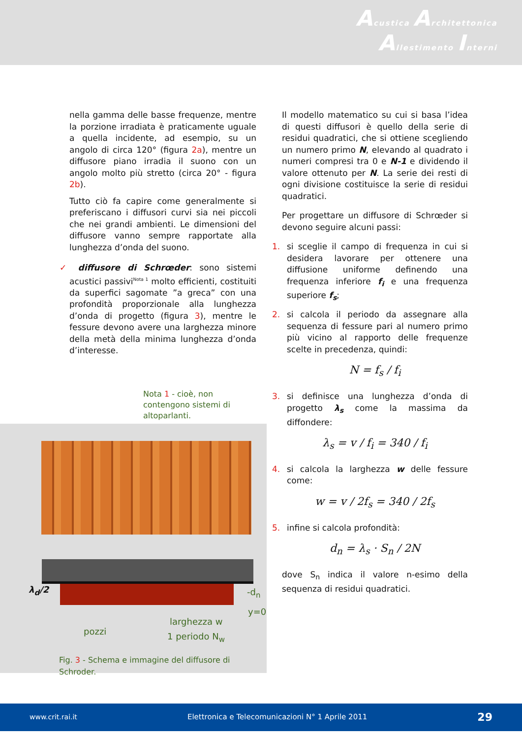Acustica Architettonica
Allestimento Interni
nella gamma delle basse frequenze, mentre la porzione irradiata è praticamente uguale a quella incidente, ad esempio, su un angolo di circa 120° (figura 2a), mentre un diffusore piano irradia il suono con un angolo molto più stretto (circa 20° - figura 2b).
Tutto ciò fa capire come generalmente si preferiscano i diffusori curvi sia nei piccoli che nei grandi ambienti. Le dimensioni del diffusore vanno sempre rapportate alla lunghezza d’onda del suono.
✓ diffusore di Schrœder: sono sistemi acustici passivi<sup>Nota 1</sup> molto efficienti, costituiti da superfici sagomate ”a greca” con una profondità proporzionale alla lunghezza d’onda di progetto (figura 3), mentre le fessure devono avere una larghezza minore della metà della minima lunghezza d’onda d’interesse.
Nota 1 - cioè, non contengono sistemi di altoparlanti.
Il modello matematico su cui si basa l’idea di questi diffusori è quello della serie di residui quadratici, che si ottiene scegliendo un numero primo N, elevando al quadrato i numeri compresi tra 0 e N-1 e dividendo il valore ottenuto per N. La serie dei resti di ogni divisione costituisce la serie di residui quadratici.
Per progettare un diffusore di Schrœder si devono seguire alcuni passi:
1. si sceglie il campo di frequenza in cui si desidera lavorare per ottenere una diffusione uniforme definendo una frequenza inferiore f<sub>i</sub> e una frequenza superiore f<sub>s</sub>;
2. si calcola il periodo da assegnare alla sequenza di fessure pari al numero primo più vicino al rapporto delle frequenze scelte in precedenza, quindi:
N = f<sub>s</sub> / f<sub>i</sub>
3. si definisce una lunghezza d’onda di progetto λ<sub>s</sub> come la massima da diffondere:
λ<sub>s</sub> = v / f<sub>i</sub> = 340 / f<sub>i</sub>
4. si calcola la larghezza w delle fessure come:
w = v / 2f<sub>s</sub> = 340 / 2f<sub>s</sub>
5. infine si calcola profondità:
d<sub>n</sub> = λ<sub>s</sub> · S<sub>n</sub> / 2N
dove S<sub>n</sub> indica il valore n-esimo della sequenza di residui quadratici.
λ<sub>d</sub>/2 -d<sub>n</sub>
y=0
pozzi
larghezza w
1 periodo N<sub>w</sub>
Fig. 3 - Schema e immagine del diffusore di Schroder.
www.crit.rai.it Elettronica e Telecomunicazioni N° 1 Aprile 2011 29